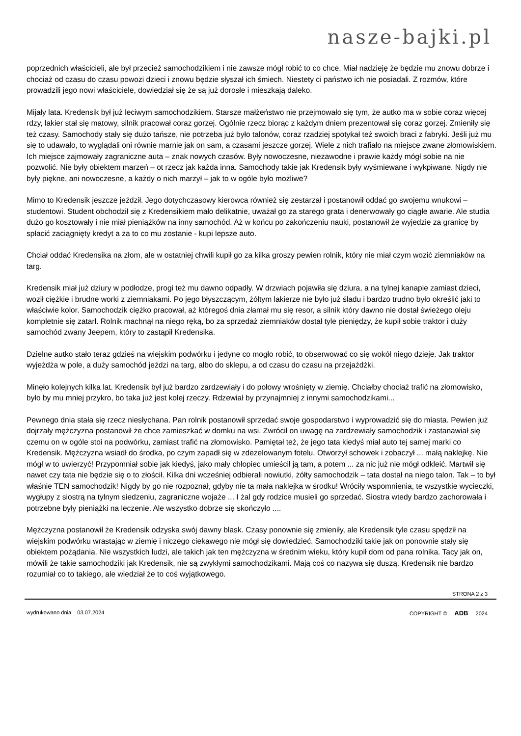nasze-bajki.pl
poprzednich właścicieli, ale był przecież samochodzikiem i nie zawsze mógł robić to co chce. Miał nadzieję że będzie mu znowu dobrze i chociaż od czasu do czasu powozi dzieci i znowu będzie słyszał ich śmiech. Niestety ci państwo ich nie posiadali. Z rozmów, które prowadzili jego nowi właściciele, dowiedział się że są już dorosłe i mieszkają daleko.
Mijały lata. Kredensik był już leciwym samochodzikiem. Starsze małżeństwo nie przejmowało się tym, że autko ma w sobie coraz więcej rdzy, lakier stał się matowy, silnik pracował coraz gorzej. Ogólnie rzecz biorąc z każdym dniem prezentował się coraz gorzej. Zmieniły się też czasy. Samochody stały się dużo tańsze, nie potrzeba już było talonów, coraz rzadziej spotykał też swoich braci z fabryki. Jeśli już mu się to udawało, to wyglądali oni równie marnie jak on sam, a czasami jeszcze gorzej. Wiele z nich trafiało na miejsce zwane złomowiskiem. Ich miejsce zajmowały zagraniczne auta – znak nowych czasów. Były nowoczesne, niezawodne i prawie każdy mógł sobie na nie pozwolić. Nie były obiektem marzeń – ot rzecz jak każda inna. Samochody takie jak Kredensik były wyśmiewane i wykpiwane. Nigdy nie były piękne, ani nowoczesne, a każdy o nich marzył – jak to w ogóle było możliwe?
Mimo to Kredensik jeszcze jeździł. Jego dotychczasowy kierowca również się zestarzał i postanowił oddać go swojemu wnukowi – studentowi. Student obchodził się z Kredensikiem mało delikatnie, uważał go za starego grata i denerwowały go ciągłe awarie. Ale studia dużo go kosztowały i nie miał pieniążków na inny samochód. Aż w końcu po zakończeniu nauki, postanowił że wyjedzie za granicę by spłacić zaciągnięty kredyt a za to co mu zostanie - kupi lepsze auto.
Chciał oddać Kredensika na złom, ale w ostatniej chwili kupił go za kilka groszy pewien rolnik, który nie miał czym wozić ziemniaków na targ.
Kredensik miał już dziury w podłodze, progi też mu dawno odpadły. W drzwiach pojawiła się dziura, a na tylnej kanapie zamiast dzieci, woził ciężkie i brudne worki z ziemniakami. Po jego błyszczącym, żółtym lakierze nie było już śladu i bardzo trudno było określić jaki to właściwie kolor. Samochodzik ciężko pracował, aż któregoś dnia złamał mu się resor, a silnik który dawno nie dostał świeżego oleju kompletnie się zatarł. Rolnik machnął na niego ręką, bo za sprzedaż ziemniaków dostał tyle pieniędzy, że kupił sobie traktor i duży samochód zwany Jeepem, który to zastąpił Kredensika.
Dzielne autko stało teraz gdzieś na wiejskim podwórku i jedyne co mogło robić, to obserwować co się wokół niego dzieje. Jak traktor wyjeżdża w pole, a duży samochód jeździ na targ, albo do sklepu, a od czasu do czasu na przejażdżki.
Minęło kolejnych kilka lat. Kredensik był już bardzo zardzewiały i do połowy wrośnięty w ziemię. Chciałby chociaż trafić na złomowisko, było by mu mniej przykro, bo taka już jest kolej rzeczy. Rdzewiał by przynajmniej z innymi samochodzikami...
Pewnego dnia stała się rzecz niesłychana. Pan rolnik postanowił sprzedać swoje gospodarstwo i wyprowadzić się do miasta. Pewien już dojrzały mężczyzna postanowił że chce zamieszkać w domku na wsi. Zwrócił on uwagę na zardzewiały samochodzik i zastanawiał się czemu on w ogóle stoi na podwórku, zamiast trafić na złomowisko. Pamiętał też, że jego tata kiedyś miał auto tej samej marki co Kredensik. Mężczyzna wsiadł do środka, po czym zapadł się w zdezelowanym fotelu. Otworzył schowek i zobaczył ... małą naklejkę. Nie mógł w to uwierzyć! Przypomniał sobie jak kiedyś, jako mały chłopiec umieścił ją tam, a potem ... za nic już nie mógł odkleić. Martwił się nawet czy tata nie będzie się o to złościł. Kilka dni wcześniej odbierali nowiutki, żółty samochodzik – tata dostał na niego talon. Tak – to był właśnie TEN samochodzik! Nigdy by go nie rozpoznał, gdyby nie ta mała naklejka w środku! Wróciły wspomnienia, te wszystkie wycieczki, wygłupy z siostrą na tylnym siedzeniu, zagraniczne wojaże ... I żal gdy rodzice musieli go sprzedać. Siostra wtedy bardzo zachorowała i potrzebne były pieniążki na leczenie. Ale wszystko dobrze się skończyło ....
Mężczyzna postanowił że Kredensik odzyska swój dawny blask. Czasy ponownie się zmieniły, ale Kredensik tyle czasu spędził na wiejskim podwórku wrastając w ziemię i niczego ciekawego nie mógł się dowiedzieć. Samochodziki takie jak on ponownie stały się obiektem pożądania. Nie wszystkich ludzi, ale takich jak ten mężczyzna w średnim wieku, który kupił dom od pana rolnika. Tacy jak on, mówili że takie samochodziki jak Kredensik, nie są zwykłymi samochodzikami. Mają coś co nazywa się duszą. Kredensik nie bardzo rozumiał co to takiego, ale wiedział że to coś wyjątkowego.
STRONA 2 z 3
wydrukowano dnia: 03.07.2024 COPYRIGHT © ADB 2024